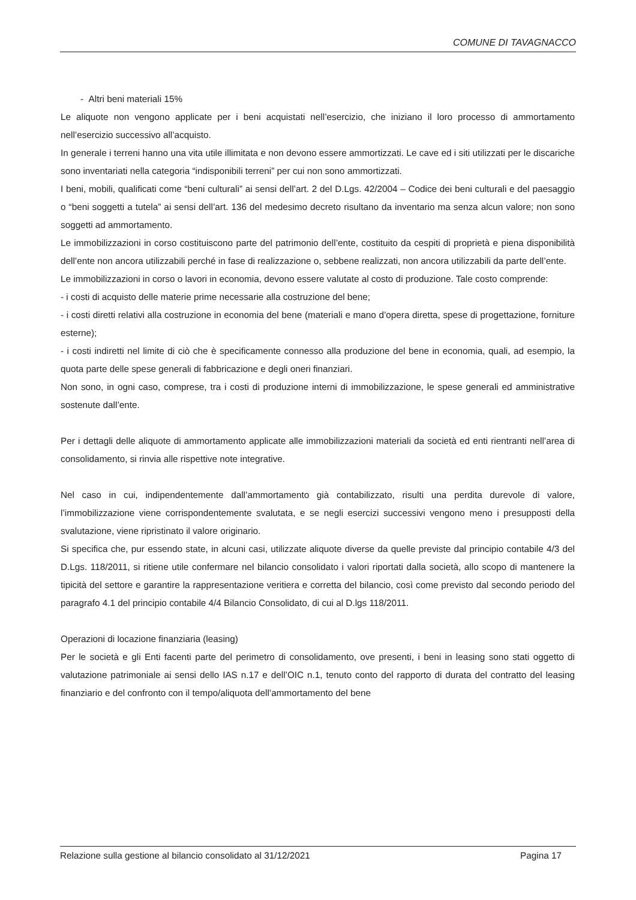COMUNE DI TAVAGNACCO
- Altri beni materiali 15%
Le aliquote non vengono applicate per i beni acquistati nell’esercizio, che iniziano il loro processo di ammortamento nell’esercizio successivo all’acquisto.
In generale i terreni hanno una vita utile illimitata e non devono essere ammortizzati. Le cave ed i siti utilizzati per le discariche sono inventariati nella categoria “indisponibili terreni” per cui non sono ammortizzati.
I beni, mobili, qualificati come “beni culturali” ai sensi dell’art. 2 del D.Lgs. 42/2004 – Codice dei beni culturali e del paesaggio o “beni soggetti a tutela” ai sensi dell’art. 136 del medesimo decreto risultano da inventario ma senza alcun valore; non sono soggetti ad ammortamento.
Le immobilizzazioni in corso costituiscono parte del patrimonio dell’ente, costituito da cespiti di proprietà e piena disponibilità dell’ente non ancora utilizzabili perché in fase di realizzazione o, sebbene realizzati, non ancora utilizzabili da parte dell’ente.
Le immobilizzazioni in corso o lavori in economia, devono essere valutate al costo di produzione. Tale costo comprende:
- i costi di acquisto delle materie prime necessarie alla costruzione del bene;
- i costi diretti relativi alla costruzione in economia del bene (materiali e mano d’opera diretta, spese di progettazione, forniture esterne);
- i costi indiretti nel limite di ciò che è specificamente connesso alla produzione del bene in economia, quali, ad esempio, la quota parte delle spese generali di fabbricazione e degli oneri finanziari.
Non sono, in ogni caso, comprese, tra i costi di produzione interni di immobilizzazione, le spese generali ed amministrative sostenute dall’ente.
Per i dettagli delle aliquote di ammortamento applicate alle immobilizzazioni materiali da società ed enti rientranti nell’area di consolidamento, si rinvia alle rispettive note integrative.
Nel caso in cui, indipendentemente dall’ammortamento già contabilizzato, risulti una perdita durevole di valore, l’immobilizzazione viene corrispondentemente svalutata, e se negli esercizi successivi vengono meno i presupposti della svalutazione, viene ripristinato il valore originario.
Si specifica che, pur essendo state, in alcuni casi, utilizzate aliquote diverse da quelle previste dal principio contabile 4/3 del D.Lgs. 118/2011, si ritiene utile confermare nel bilancio consolidato i valori riportati dalla società, allo scopo di mantenere la tipicità del settore e garantire la rappresentazione veritiera e corretta del bilancio, così come previsto dal secondo periodo del paragrafo 4.1 del principio contabile 4/4 Bilancio Consolidato, di cui al D.lgs 118/2011.
Operazioni di locazione finanziaria (leasing)
Per le società e gli Enti facenti parte del perimetro di consolidamento, ove presenti, i beni in leasing sono stati oggetto di valutazione patrimoniale ai sensi dello IAS n.17 e dell’OIC n.1, tenuto conto del rapporto di durata del contratto del leasing finanziario e del confronto con il tempo/aliquota dell’ammortamento del bene
Relazione sulla gestione al bilancio consolidato al 31/12/2021 Pagina 17